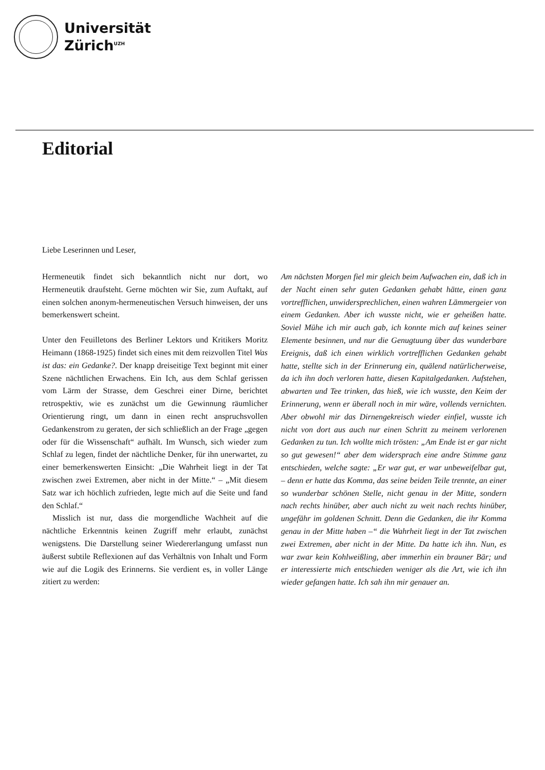Universität
Zürich<sup>UZH</sup>
Editorial
Liebe Leserinnen und Leser,
Hermeneutik findet sich bekanntlich nicht nur dort, wo Hermeneutik draufsteht. Gerne möchten wir Sie, zum Auftakt, auf einen solchen anonym-hermeneutischen Versuch hinweisen, der uns bemerkenswert scheint.
Unter den Feuilletons des Berliner Lektors und Kritikers Moritz Heimann (1868-1925) findet sich eines mit dem reizvollen Titel Was ist das: ein Gedanke?. Der knapp dreiseitige Text beginnt mit einer Szene nächtlichen Erwachens. Ein Ich, aus dem Schlaf gerissen vom Lärm der Strasse, dem Geschrei einer Dirne, berichtet retrospektiv, wie es zunächst um die Gewinnung räumlicher Orientierung ringt, um dann in einen recht anspruchsvollen Gedankenstrom zu geraten, der sich schließlich an der Frage „gegen oder für die Wissenschaft“ aufhält. Im Wunsch, sich wieder zum Schlaf zu legen, findet der nächtliche Denker, für ihn unerwartet, zu einer bemerkenswerten Einsicht: „Die Wahrheit liegt in der Tat zwischen zwei Extremen, aber nicht in der Mitte.“ – „Mit diesem Satz war ich höchlich zufrieden, legte mich auf die Seite und fand den Schlaf.“
Misslich ist nur, dass die morgendliche Wachheit auf die nächtliche Erkenntnis keinen Zugriff mehr erlaubt, zunächst wenigstens. Die Darstellung seiner Wiedererlangung umfasst nun äußerst subtile Reflexionen auf das Verhältnis von Inhalt und Form wie auf die Logik des Erinnerns. Sie verdient es, in voller Länge zitiert zu werden:
Am nächsten Morgen fiel mir gleich beim Aufwachen ein, daß ich in der Nacht einen sehr guten Gedanken gehabt hätte, einen ganz vortrefflichen, unwidersprechlichen, einen wahren Lämmergeier von einem Gedanken. Aber ich wusste nicht, wie er geheißen hatte. Soviel Mühe ich mir auch gab, ich konnte mich auf keines seiner Elemente besinnen, und nur die Genugtuung über das wunderbare Ereignis, daß ich einen wirklich vortrefflichen Gedanken gehabt hatte, stellte sich in der Erinnerung ein, quälend natürlicherweise, da ich ihn doch verloren hatte, diesen Kapitalgedanken. Aufstehen, abwarten und Tee trinken, das hieß, wie ich wusste, den Keim der Erinnerung, wenn er überall noch in mir wäre, vollends vernichten. Aber obwohl mir das Dirnengekreisch wieder einfiel, wusste ich nicht von dort aus auch nur einen Schritt zu meinem verlorenen Gedanken zu tun. Ich wollte mich trösten: „Am Ende ist er gar nicht so gut gewesen!“ aber dem widersprach eine andre Stimme ganz entschieden, welche sagte: „Er war gut, er war unbeweifelbar gut, – denn er hatte das Komma, das seine beiden Teile trennte, an einer so wunderbar schönen Stelle, nicht genau in der Mitte, sondern nach rechts hinüber, aber auch nicht zu weit nach rechts hinüber, ungefähr im goldenen Schnitt. Denn die Gedanken, die ihr Komma genau in der Mitte haben –“ die Wahrheit liegt in der Tat zwischen zwei Extremen, aber nicht in der Mitte. Da hatte ich ihn. Nun, es war zwar kein Kohlweißling, aber immerhin ein brauner Bär; und er interessierte mich entschieden weniger als die Art, wie ich ihn wieder gefangen hatte. Ich sah ihn mir genauer an.